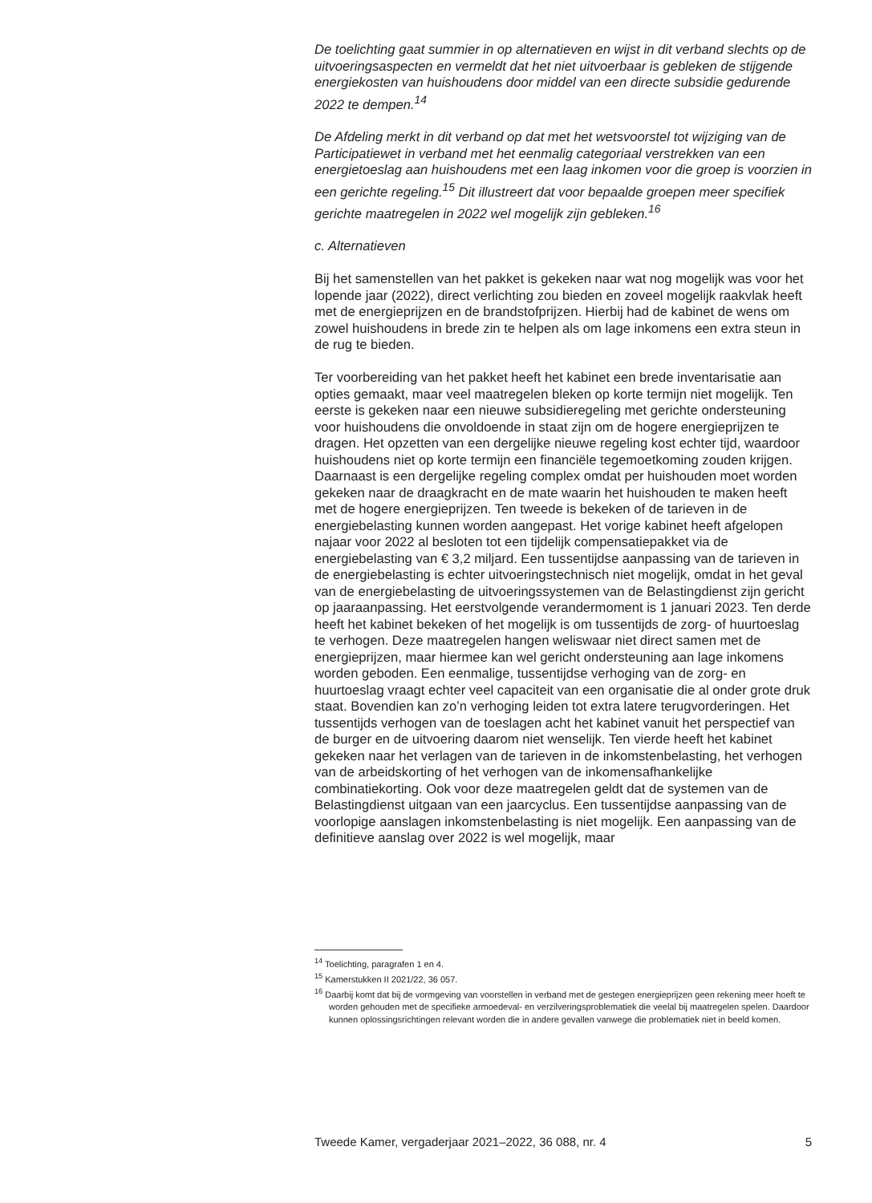De toelichting gaat summier in op alternatieven en wijst in dit verband slechts op de uitvoeringsaspecten en vermeldt dat het niet uitvoerbaar is gebleken de stijgende energiekosten van huishoudens door middel van een directe subsidie gedurende 2022 te dempen.<sup>14</sup>
De Afdeling merkt in dit verband op dat met het wetsvoorstel tot wijziging van de Participatiewet in verband met het eenmalig categoriaal verstrekken van een energietoeslag aan huishoudens met een laag inkomen voor die groep is voorzien in een gerichte regeling.<sup>15</sup> Dit illustreert dat voor bepaalde groepen meer specifiek gerichte maatregelen in 2022 wel mogelijk zijn gebleken.<sup>16</sup>
c. Alternatieven
Bij het samenstellen van het pakket is gekeken naar wat nog mogelijk was voor het lopende jaar (2022), direct verlichting zou bieden en zoveel mogelijk raakvlak heeft met de energieprijzen en de brandstofprijzen. Hierbij had de kabinet de wens om zowel huishoudens in brede zin te helpen als om lage inkomens een extra steun in de rug te bieden.
Ter voorbereiding van het pakket heeft het kabinet een brede inventarisatie aan opties gemaakt, maar veel maatregelen bleken op korte termijn niet mogelijk. Ten eerste is gekeken naar een nieuwe subsidieregeling met gerichte ondersteuning voor huishoudens die onvoldoende in staat zijn om de hogere energieprijzen te dragen. Het opzetten van een dergelijke nieuwe regeling kost echter tijd, waardoor huishoudens niet op korte termijn een financiële tegemoetkoming zouden krijgen. Daarnaast is een dergelijke regeling complex omdat per huishouden moet worden gekeken naar de draagkracht en de mate waarin het huishouden te maken heeft met de hogere energieprijzen. Ten tweede is bekeken of de tarieven in de energiebelasting kunnen worden aangepast. Het vorige kabinet heeft afgelopen najaar voor 2022 al besloten tot een tijdelijk compensatiepakket via de energiebelasting van € 3,2 miljard. Een tussentijdse aanpassing van de tarieven in de energiebelasting is echter uitvoeringstechnisch niet mogelijk, omdat in het geval van de energiebelasting de uitvoeringssystemen van de Belastingdienst zijn gericht op jaaraanpassing. Het eerstvolgende verandermoment is 1 januari 2023. Ten derde heeft het kabinet bekeken of het mogelijk is om tussentijds de zorg- of huurtoeslag te verhogen. Deze maatregelen hangen weliswaar niet direct samen met de energieprijzen, maar hiermee kan wel gericht ondersteuning aan lage inkomens worden geboden. Een eenmalige, tussentijdse verhoging van de zorg- en huurtoeslag vraagt echter veel capaciteit van een organisatie die al onder grote druk staat. Bovendien kan zo’n verhoging leiden tot extra latere terugvorderingen. Het tussentijds verhogen van de toeslagen acht het kabinet vanuit het perspectief van de burger en de uitvoering daarom niet wenselijk. Ten vierde heeft het kabinet gekeken naar het verlagen van de tarieven in de inkomstenbelasting, het verhogen van de arbeidskorting of het verhogen van de inkomensafhankelijke combinatiekorting. Ook voor deze maatregelen geldt dat de systemen van de Belastingdienst uitgaan van een jaarcyclus. Een tussentijdse aanpassing van de voorlopige aanslagen inkomstenbelasting is niet mogelijk. Een aanpassing van de definitieve aanslag over 2022 is wel mogelijk, maar
<sup>14</sup> Toelichting, paragrafen 1 en 4.
<sup>15</sup> Kamerstukken II 2021/22, 36 057.
<sup>16</sup> Daarbij komt dat bij de vormgeving van voorstellen in verband met de gestegen energieprijzen geen rekening meer hoeft te worden gehouden met de specifieke armoedeval- en verzilveringsproblematiek die veelal bij maatregelen spelen. Daardoor kunnen oplossingsrichtingen relevant worden die in andere gevallen vanwege die problematiek niet in beeld komen.
Tweede Kamer, vergaderjaar 2021–2022, 36 088, nr. 4 5